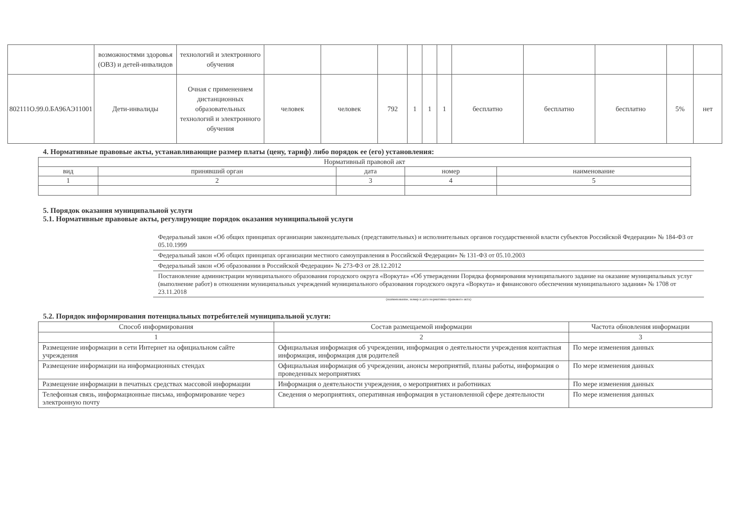| | возможностями здоровья (ОВЗ) и детей-инвалидов | технологий и электронного обучения | | | | | | | | | | | |
| 802111О.99.0.БА96АЭ11001 | Дети-инвалиды | Очная с применением дистанционных образовательных технологий и электронного обучения | человек | человек | 792 | 1 | 1 | 1 | бесплатно | бесплатно | бесплатно | 5% | нет |
4. Нормативные правовые акты, устанавливающие размер платы (цену, тариф) либо порядок ее (его) установления:
| Нормативный правовой акт | | | | |
| вид | принявший орган | дата | номер | наименование |
| 1 | 2 | 3 | 4 | 5 |
5. Порядок оказания муниципальной услуги
5.1. Нормативные правовые акты, регулирующие порядок оказания муниципальной услуги
Федеральный закон «Об общих принципах организации законодательных (представительных) и исполнительных органов государственной власти субъектов Российской Федерации» № 184-ФЗ от 05.10.1999
Федеральный закон «Об общих принципах организации местного самоуправления в Российской Федерации» № 131-ФЗ от 05.10.2003
Федеральный закон «Об образовании в Российской Федерации» № 273-ФЗ от 28.12.2012
Постановление администрации муниципального образования городского округа «Воркута» «Об утверждении Порядка формирования муниципального задание на оказание муниципальных услуг (выполнение работ) в отношении муниципальных учреждений муниципального образования городского округа «Воркута» и финансового обеспечения муниципального задания» № 1708 от 23.11.2018
(наименование, номер и дата нормативно-правового акта)
5.2. Порядок информирования потенциальных потребителей муниципальной услуги:
| Способ информирования | Состав размещаемой информации | Частота обновления информации |
| 1 | 2 | 3 |
| Размещение информации в сети Интернет на официальном сайте учреждения | Официальная информация об учреждении, информация о деятельности учреждения контактная информация, информация для родителей | По мере изменения данных |
| Размещение информации на информационных стендах | Официальная информация об учреждении, анонсы мероприятий, планы работы, информация о проведенных мероприятиях | По мере изменения данных |
| Размещение информации в печатных средствах массовой информации | Информация о деятельности учреждения, о мероприятиях и работниках | По мере изменения данных |
| Телефонная связь, информационные письма, информирование через электронную почту | Сведения о мероприятиях, оперативная информация в установленной сфере деятельности | По мере изменения данных |